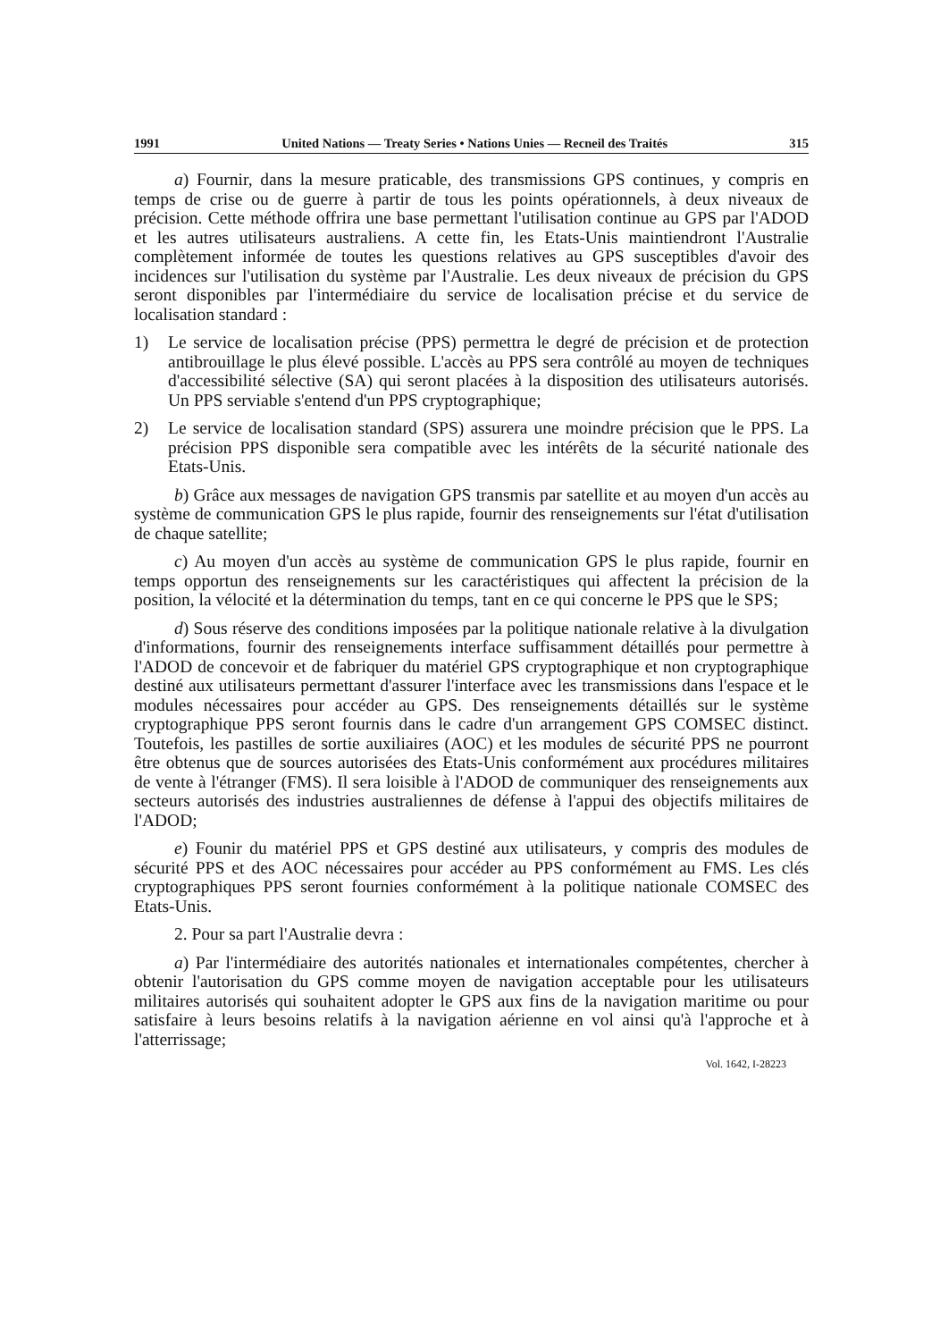1991 United Nations — Treaty Series • Nations Unies — Recneil des Traités 315
a) Fournir, dans la mesure praticable, des transmissions GPS continues, y compris en temps de crise ou de guerre à partir de tous les points opérationnels, à deux niveaux de précision. Cette méthode offrira une base permettant l'utilisation continue au GPS par l'ADOD et les autres utilisateurs australiens. A cette fin, les Etats-Unis maintiendront l'Australie complètement informée de toutes les questions relatives au GPS susceptibles d'avoir des incidences sur l'utilisation du système par l'Australie. Les deux niveaux de précision du GPS seront disponibles par l'intermédiaire du service de localisation précise et du service de localisation standard :
1) Le service de localisation précise (PPS) permettra le degré de précision et de protection antibrouillage le plus élevé possible. L'accès au PPS sera contrôlé au moyen de techniques d'accessibilité sélective (SA) qui seront placées à la disposition des utilisateurs autorisés. Un PPS serviable s'entend d'un PPS cryptographique;
2) Le service de localisation standard (SPS) assurera une moindre précision que le PPS. La précision PPS disponible sera compatible avec les intérêts de la sécurité nationale des Etats-Unis.
b) Grâce aux messages de navigation GPS transmis par satellite et au moyen d'un accès au système de communication GPS le plus rapide, fournir des renseignements sur l'état d'utilisation de chaque satellite;
c) Au moyen d'un accès au système de communication GPS le plus rapide, fournir en temps opportun des renseignements sur les caractéristiques qui affectent la précision de la position, la vélocité et la détermination du temps, tant en ce qui concerne le PPS que le SPS;
d) Sous réserve des conditions imposées par la politique nationale relative à la divulgation d'informations, fournir des renseignements interface suffisamment détaillés pour permettre à l'ADOD de concevoir et de fabriquer du matériel GPS cryptographique et non cryptographique destiné aux utilisateurs permettant d'assurer l'interface avec les transmissions dans l'espace et le modules nécessaires pour accéder au GPS. Des renseignements détaillés sur le système cryptographique PPS seront fournis dans le cadre d'un arrangement GPS COMSEC distinct. Toutefois, les pastilles de sortie auxiliaires (AOC) et les modules de sécurité PPS ne pourront être obtenus que de sources autorisées des Etats-Unis conformément aux procédures militaires de vente à l'étranger (FMS). Il sera loisible à l'ADOD de communiquer des renseignements aux secteurs autorisés des industries australiennes de défense à l'appui des objectifs militaires de l'ADOD;
e) Founir du matériel PPS et GPS destiné aux utilisateurs, y compris des modules de sécurité PPS et des AOC nécessaires pour accéder au PPS conformément au FMS. Les clés cryptographiques PPS seront fournies conformément à la politique nationale COMSEC des Etats-Unis.
2. Pour sa part l'Australie devra :
a) Par l'intermédiaire des autorités nationales et internationales compétentes, chercher à obtenir l'autorisation du GPS comme moyen de navigation acceptable pour les utilisateurs militaires autorisés qui souhaitent adopter le GPS aux fins de la navigation maritime ou pour satisfaire à leurs besoins relatifs à la navigation aérienne en vol ainsi qu'à l'approche et à l'atterrissage;
Vol. 1642, I-28223